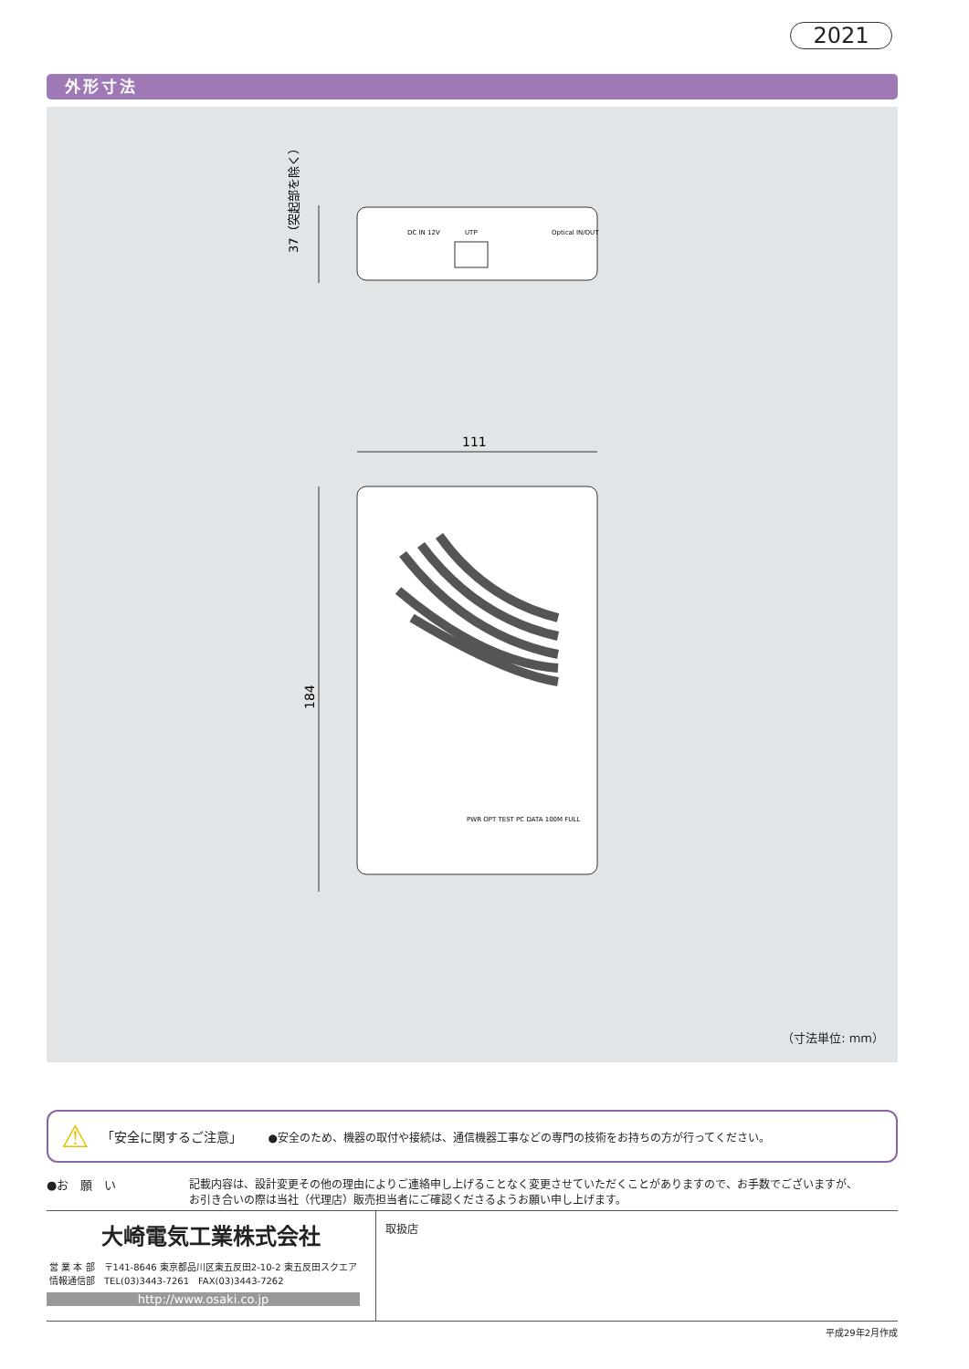2021
外形寸法
DC IN 12V
UTP
Optical IN/OUT
37（突起部を除く）
111
184
PWR OPT TEST PC DATA 100M FULL
（寸法単位: mm）
⚠ 「安全に関するご注意」 ●安全のため、機器の取付や接続は、通信機器工事などの専門の技術をお持ちの方が行ってください。
●お　願　い 記載内容は、設計変更その他の理由によりご連絡申し上げることなく変更させていただくことがありますので、お手数でございますが、
お引き合いの際は当社（代理店）販売担当者にご確認くださるようお願い申し上げます。
大崎電気工業株式会社
営 業 本 部　〒141-8646 東京都品川区東五反田2-10-2 東五反田スクエア
情報通信部　TEL(03)3443-7261　FAX(03)3443-7262
http://www.osaki.co.jp
取扱店
平成29年2月作成